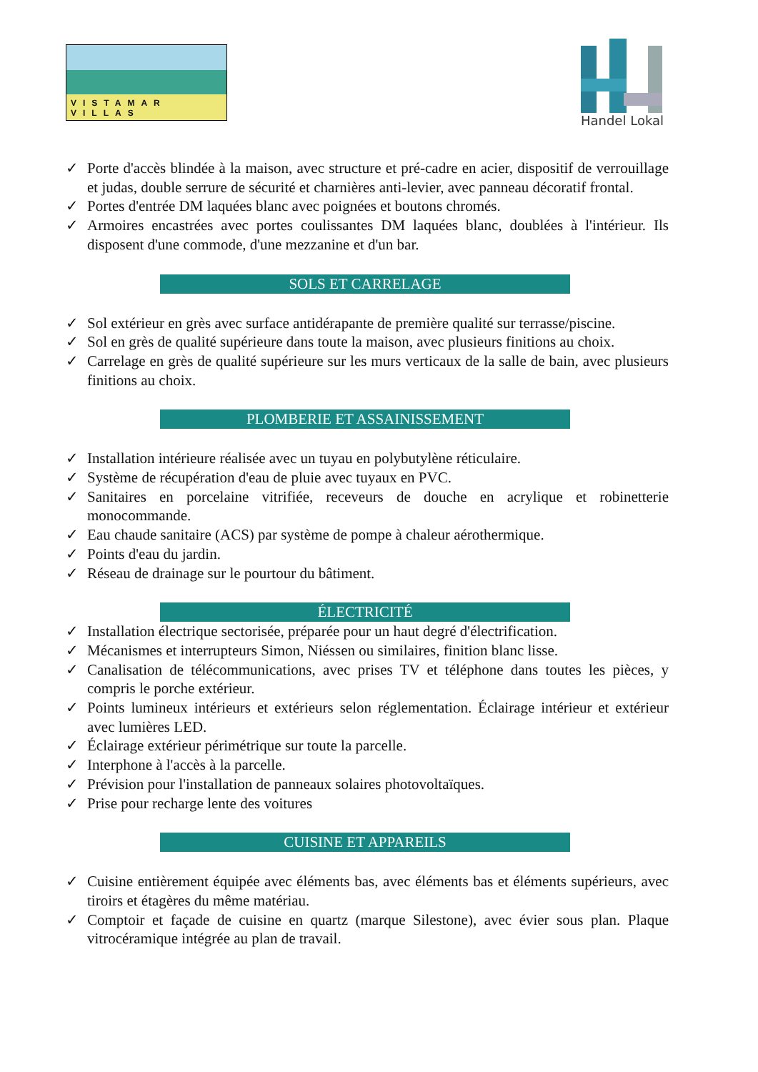VISTAMAR VILLAS
Handel Lokal
✓ Porte d'accès blindée à la maison, avec structure et pré-cadre en acier, dispositif de verrouillage et judas, double serrure de sécurité et charnières anti-levier, avec panneau décoratif frontal.
✓ Portes d'entrée DM laquées blanc avec poignées et boutons chromés.
✓ Armoires encastrées avec portes coulissantes DM laquées blanc, doublées à l'intérieur. Ils disposent d'une commode, d'une mezzanine et d'un bar.
SOLS ET CARRELAGE
✓ Sol extérieur en grès avec surface antidérapante de première qualité sur terrasse/piscine.
✓ Sol en grès de qualité supérieure dans toute la maison, avec plusieurs finitions au choix.
✓ Carrelage en grès de qualité supérieure sur les murs verticaux de la salle de bain, avec plusieurs finitions au choix.
PLOMBERIE ET ASSAINISSEMENT
✓ Installation intérieure réalisée avec un tuyau en polybutylène réticulaire.
✓ Système de récupération d'eau de pluie avec tuyaux en PVC.
✓ Sanitaires en porcelaine vitrifiée, receveurs de douche en acrylique et robinetterie monocommande.
✓ Eau chaude sanitaire (ACS) par système de pompe à chaleur aérothermique.
✓ Points d'eau du jardin.
✓ Réseau de drainage sur le pourtour du bâtiment.
ÉLECTRICITÉ
✓ Installation électrique sectorisée, préparée pour un haut degré d'électrification.
✓ Mécanismes et interrupteurs Simon, Niéssen ou similaires, finition blanc lisse.
✓ Canalisation de télécommunications, avec prises TV et téléphone dans toutes les pièces, y compris le porche extérieur.
✓ Points lumineux intérieurs et extérieurs selon réglementation. Éclairage intérieur et extérieur avec lumières LED.
✓ Éclairage extérieur périmétrique sur toute la parcelle.
✓ Interphone à l'accès à la parcelle.
✓ Prévision pour l'installation de panneaux solaires photovoltaïques.
✓ Prise pour recharge lente des voitures
CUISINE ET APPAREILS
✓ Cuisine entièrement équipée avec éléments bas, avec éléments bas et éléments supérieurs, avec tiroirs et étagères du même matériau.
✓ Comptoir et façade de cuisine en quartz (marque Silestone), avec évier sous plan. Plaque vitrocéramique intégrée au plan de travail.